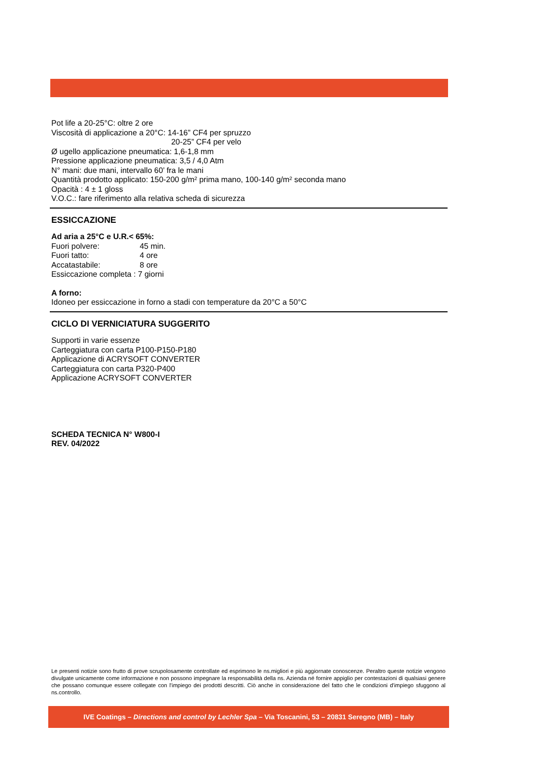Pot life a 20-25°C: oltre 2 ore
Viscosità di applicazione a 20°C: 14-16” CF4 per spruzzo
20-25” CF4 per velo
Ø ugello applicazione pneumatica: 1,6-1,8 mm
Pressione applicazione pneumatica: 3,5 / 4,0 Atm
N° mani: due mani, intervallo 60’ fra le mani
Quantità prodotto applicato: 150-200 g/m² prima mano, 100-140 g/m² seconda mano
Opacità : 4 ± 1 gloss
V.O.C.: fare riferimento alla relativa scheda di sicurezza
ESSICCAZIONE
Ad aria a 25°C e U.R.< 65%:
Fuori polvere: 45 min.
Fuori tatto: 4 ore
Accatastabile: 8 ore
Essiccazione completa : 7 giorni
A forno:
Idoneo per essiccazione in forno a stadi con temperature da 20°C a 50°C
CICLO DI VERNICIATURA SUGGERITO
Supporti in varie essenze
Carteggiatura con carta P100-P150-P180
Applicazione di ACRYSOFT CONVERTER
Carteggiatura con carta P320-P400
Applicazione ACRYSOFT CONVERTER
SCHEDA TECNICA N° W800-I
REV. 04/2022
Le presenti notizie sono frutto di prove scrupolosamente controllate ed esprimono le ns.migliori e più aggiornate conoscenze. Peraltro queste notizie vengono divulgate unicamente come informazione e non possono impegnare la responsabilità della ns. Azienda né fornire appiglio per contestazioni di qualsiasi genere che possano comunque essere collegate con l'impiego dei prodotti descritti. Ciò anche in considerazione del fatto che le condizioni d'impiego sfuggono al ns.controllo.
IVE Coatings – Directions and control by Lechler Spa – Via Toscanini, 53 – 20831 Seregno (MB) – Italy